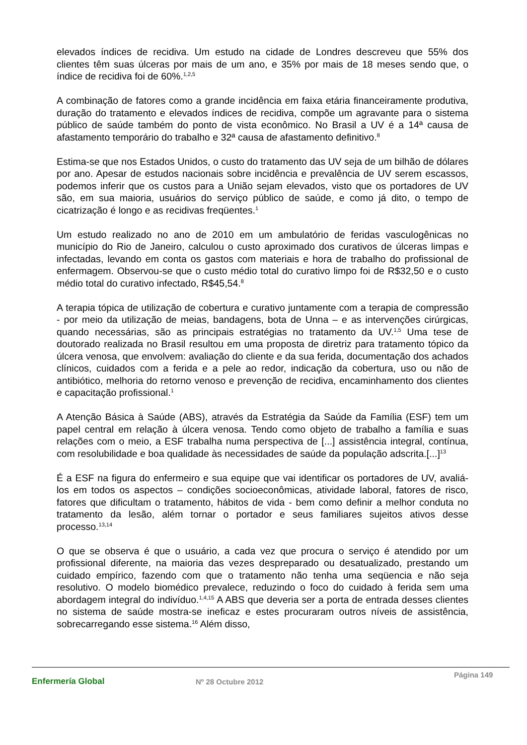elevados índices de recidiva. Um estudo na cidade de Londres descreveu que 55% dos clientes têm suas úlceras por mais de um ano, e 35% por mais de 18 meses sendo que, o índice de recidiva foi de 60%.<sup>1,2,5</sup>
A combinação de fatores como a grande incidência em faixa etária financeiramente produtiva, duração do tratamento e elevados índices de recidiva, compõe um agravante para o sistema público de saúde também do ponto de vista econômico. No Brasil a UV é a 14ª causa de afastamento temporário do trabalho e 32ª causa de afastamento definitivo.<sup>8</sup>
Estima-se que nos Estados Unidos, o custo do tratamento das UV seja de um bilhão de dólares por ano. Apesar de estudos nacionais sobre incidência e prevalência de UV serem escassos, podemos inferir que os custos para a União sejam elevados, visto que os portadores de UV são, em sua maioria, usuários do serviço público de saúde, e como já dito, o tempo de cicatrização é longo e as recidivas freqüentes.<sup>1</sup>
Um estudo realizado no ano de 2010 em um ambulatório de feridas vasculogênicas no município do Rio de Janeiro, calculou o custo aproximado dos curativos de úlceras limpas e infectadas, levando em conta os gastos com materiais e hora de trabalho do profissional de enfermagem. Observou-se que o custo médio total do curativo limpo foi de R$32,50 e o custo médio total do curativo infectado, R$45,54.<sup>8</sup>
A terapia tópica de utilização de cobertura e curativo juntamente com a terapia de compressão - por meio da utilização de meias, bandagens, bota de Unna – e as intervenções cirúrgicas, quando necessárias, são as principais estratégias no tratamento da UV.<sup>1,5</sup> Uma tese de doutorado realizada no Brasil resultou em uma proposta de diretriz para tratamento tópico da úlcera venosa, que envolvem: avaliação do cliente e da sua ferida, documentação dos achados clínicos, cuidados com a ferida e a pele ao redor, indicação da cobertura, uso ou não de antibiótico, melhoria do retorno venoso e prevenção de recidiva, encaminhamento dos clientes e capacitação profissional.<sup>1</sup>
A Atenção Básica à Saúde (ABS), através da Estratégia da Saúde da Família (ESF) tem um papel central em relação à úlcera venosa. Tendo como objeto de trabalho a família e suas relações com o meio, a ESF trabalha numa perspectiva de [...] assistência integral, contínua, com resolubilidade e boa qualidade às necessidades de saúde da população adscrita.[...]<sup>13</sup>
É a ESF na figura do enfermeiro e sua equipe que vai identificar os portadores de UV, avaliá-los em todos os aspectos – condições socioeconômicas, atividade laboral, fatores de risco, fatores que dificultam o tratamento, hábitos de vida - bem como definir a melhor conduta no tratamento da lesão, além tornar o portador e seus familiares sujeitos ativos desse processo.<sup>13,14</sup>
O que se observa é que o usuário, a cada vez que procura o serviço é atendido por um profissional diferente, na maioria das vezes despreparado ou desatualizado, prestando um cuidado empírico, fazendo com que o tratamento não tenha uma seqüencia e não seja resolutivo. O modelo biomédico prevalece, reduzindo o foco do cuidado à ferida sem uma abordagem integral do indivíduo.<sup>1,4,15</sup> A ABS que deveria ser a porta de entrada desses clientes no sistema de saúde mostra-se ineficaz e estes procuraram outros níveis de assistência, sobrecarregando esse sistema.<sup>16</sup> Além disso,
Enfermería Global Nº 28 Octubre 2012
Página 149